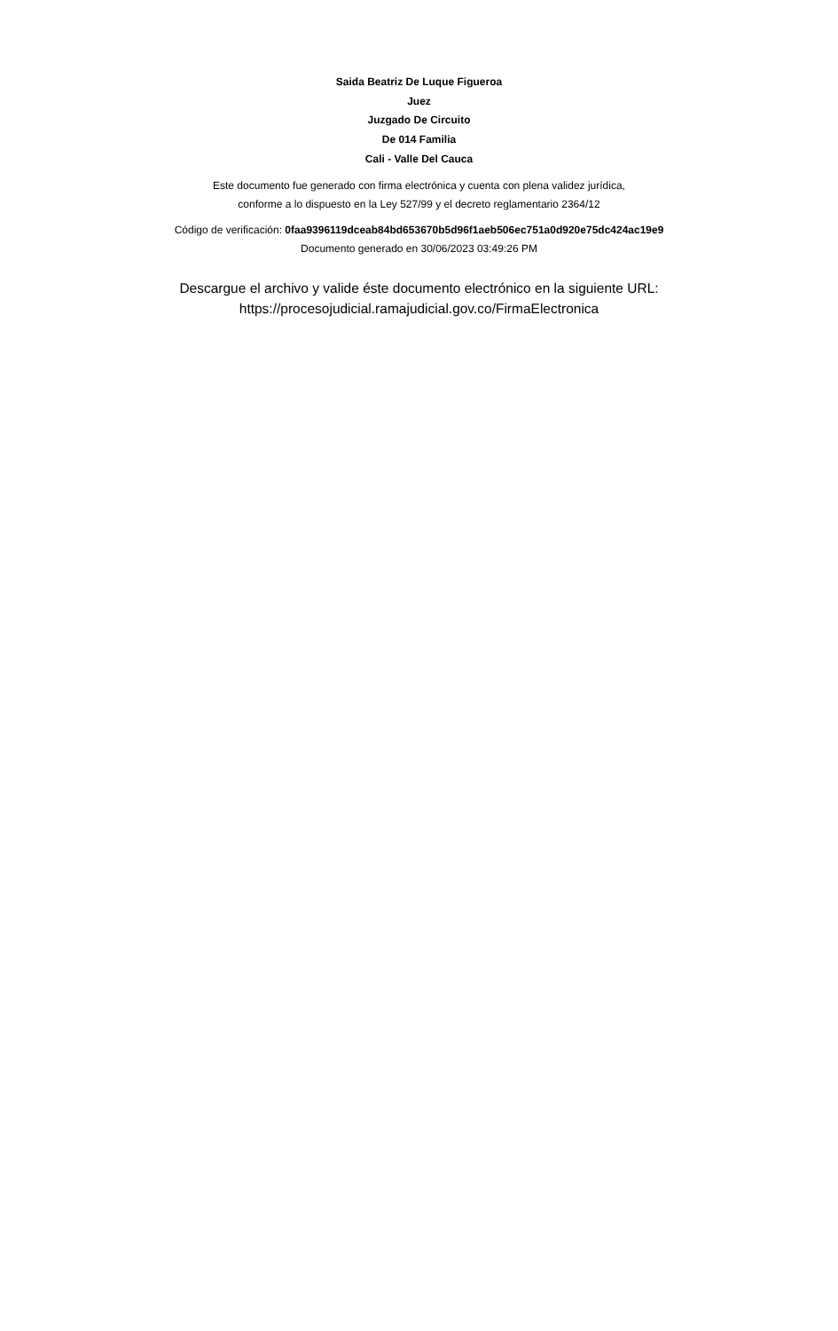Saida Beatriz De Luque Figueroa
Juez
Juzgado De Circuito
De 014 Familia
Cali - Valle Del Cauca
Este documento fue generado con firma electrónica y cuenta con plena validez jurídica,
conforme a lo dispuesto en la Ley 527/99 y el decreto reglamentario 2364/12
Código de verificación: 0faa9396119dceab84bd653670b5d96f1aeb506ec751a0d920e75dc424ac19e9
Documento generado en 30/06/2023 03:49:26 PM
Descargue el archivo y valide éste documento electrónico en la siguiente URL:
https://procesojudicial.ramajudicial.gov.co/FirmaElectronica